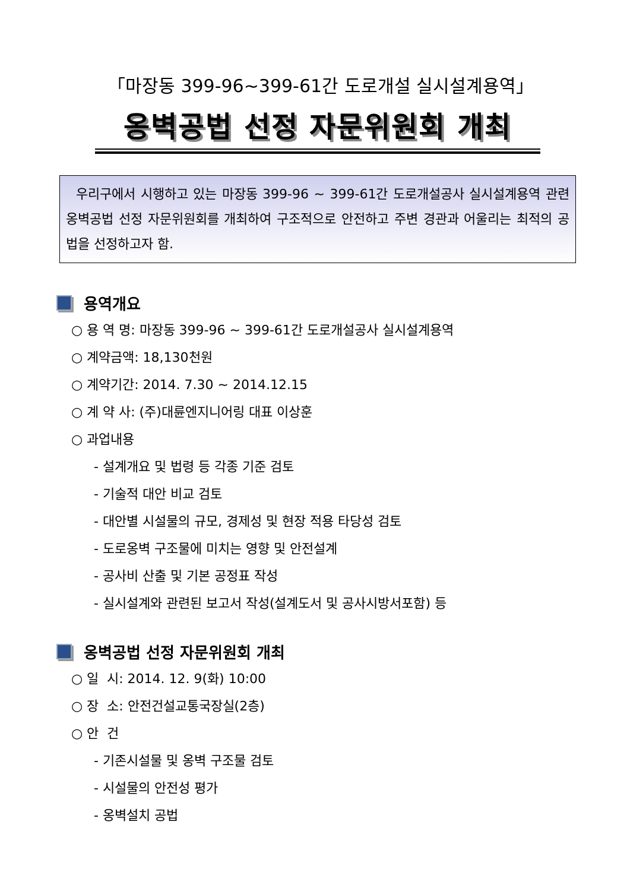「마장동 399-96~399-61간 도로개설 실시설계용역」
옹벽공법 선정 자문위원회 개최
우리구에서 시행하고 있는 마장동 399-96 ~ 399-61간 도로개설공사 실시설계용역 관련 옹벽공법 선정 자문위원회를 개최하여 구조적으로 안전하고 주변 경관과 어울리는 최적의 공법을 선정하고자 함.
용역개요
○ 용 역 명: 마장동 399-96 ~ 399-61간 도로개설공사 실시설계용역
○ 계약금액: 18,130천원
○ 계약기간: 2014. 7.30 ~ 2014.12.15
○ 계 약 사: (주)대륜엔지니어링 대표 이상훈
○ 과업내용
- 설계개요 및 법령 등 각종 기준 검토
- 기술적 대안 비교 검토
- 대안별 시설물의 규모, 경제성 및 현장 적용 타당성 검토
- 도로옹벽 구조물에 미치는 영향 및 안전설계
- 공사비 산출 및 기본 공정표 작성
- 실시설계와 관련된 보고서 작성(설계도서 및 공사시방서포함) 등
옹벽공법 선정 자문위원회 개최
○ 일 시: 2014. 12. 9(화) 10:00
○ 장 소: 안전건설교통국장실(2층)
○ 안 건
- 기존시설물 및 옹벽 구조물 검토
- 시설물의 안전성 평가
- 옹벽설치 공법